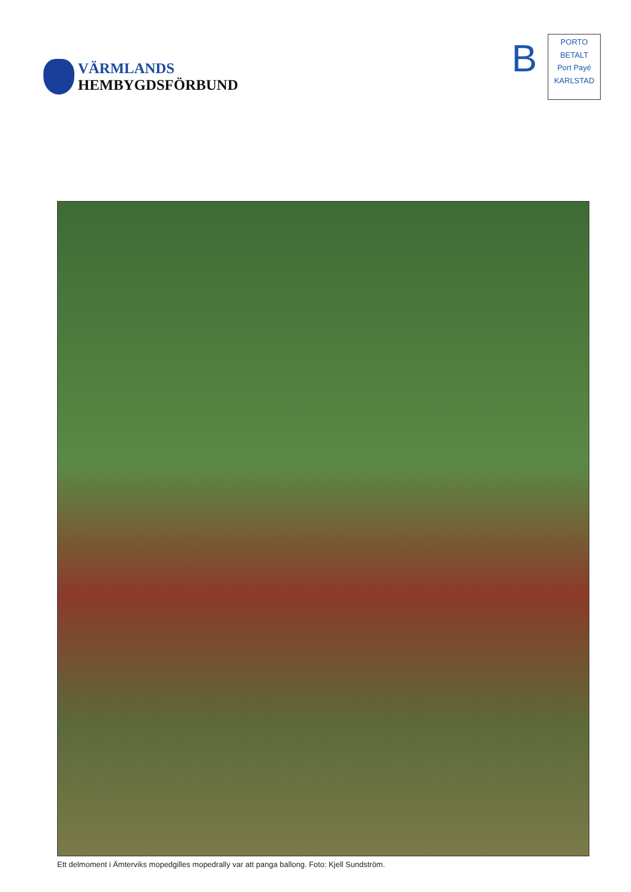VÄRMLANDS
HEMBYGDSFÖRBUND
B
PORTO
BETALT
Port Payé
KARLSTAD
Ett delmoment i Ämterviks mopedgilles mopedrally var att panga ballong. Foto: Kjell Sundström.